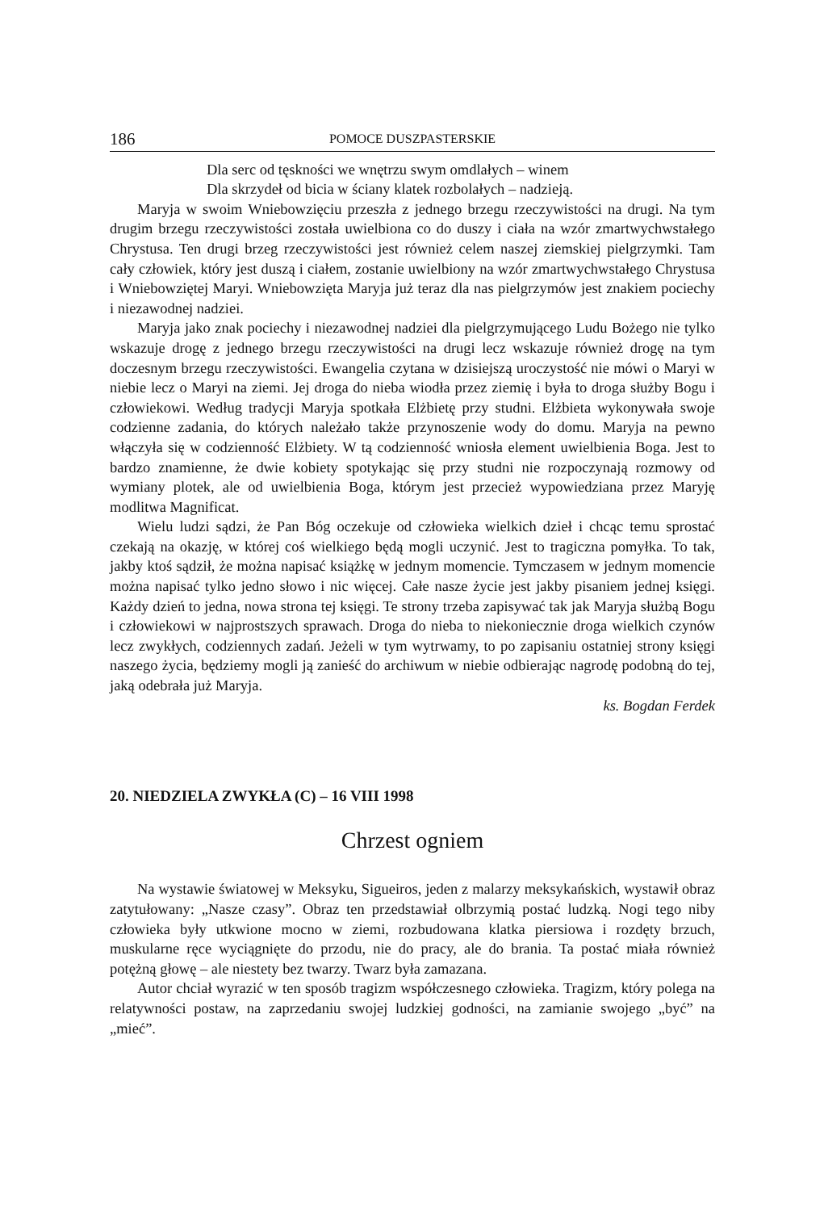186 POMOCE DUSZPASTERSKIE
Dla serc od tęskności we wnętrzu swym omdlałych – winem
Dla skrzydeł od bicia w ściany klatek rozbolałych – nadzieją.
Maryja w swoim Wniebowzięciu przeszła z jednego brzegu rzeczywistości na drugi. Na tym drugim brzegu rzeczywistości została uwielbiona co do duszy i ciała na wzór zmartwychwstałego Chrystusa. Ten drugi brzeg rzeczywistości jest również celem naszej ziemskiej pielgrzymki. Tam cały człowiek, który jest duszą i ciałem, zostanie uwielbiony na wzór zmartwychwstałego Chrystusa i Wniebowziętej Maryi. Wniebowzięta Maryja już teraz dla nas pielgrzymów jest znakiem pociechy i niezawodnej nadziei.
Maryja jako znak pociechy i niezawodnej nadziei dla pielgrzymującego Ludu Bożego nie tylko wskazuje drogę z jednego brzegu rzeczywistości na drugi lecz wskazuje również drogę na tym doczesnym brzegu rzeczywistości. Ewangelia czytana w dzisiejszą uroczystość nie mówi o Maryi w niebie lecz o Maryi na ziemi. Jej droga do nieba wiodła przez ziemię i była to droga służby Bogu i człowiekowi. Według tradycji Maryja spotkała Elżbietę przy studni. Elżbieta wykonywała swoje codzienne zadania, do których należało także przynoszenie wody do domu. Maryja na pewno włączyła się w codzienność Elżbiety. W tą codzienność wniosła element uwielbienia Boga. Jest to bardzo znamienne, że dwie kobiety spotykając się przy studni nie rozpoczynają rozmowy od wymiany plotek, ale od uwielbienia Boga, którym jest przecież wypowiedziana przez Maryję modlitwa Magnificat.
Wielu ludzi sądzi, że Pan Bóg oczekuje od człowieka wielkich dzieł i chcąc temu sprostać czekają na okazję, w której coś wielkiego będą mogli uczynić. Jest to tragiczna pomyłka. To tak, jakby ktoś sądził, że można napisać książkę w jednym momencie. Tymczasem w jednym momencie można napisać tylko jedno słowo i nic więcej. Całe nasze życie jest jakby pisaniem jednej księgi. Każdy dzień to jedna, nowa strona tej księgi. Te strony trzeba zapisywać tak jak Maryja służbą Bogu i człowiekowi w najprostszych sprawach. Droga do nieba to niekoniecznie droga wielkich czynów lecz zwykłych, codziennych zadań. Jeżeli w tym wytrwamy, to po zapisaniu ostatniej strony księgi naszego życia, będziemy mogli ją zanieść do archiwum w niebie odbierając nagrodę podobną do tej, jaką odebrała już Maryja.
ks. Bogdan Ferdek
20. NIEDZIELA ZWYKŁA (C) – 16 VIII 1998
Chrzest ogniem
Na wystawie światowej w Meksyku, Sigueiros, jeden z malarzy meksykańskich, wystawił obraz zatytułowany: „Nasze czasy”. Obraz ten przedstawiał olbrzymią postać ludzką. Nogi tego niby człowieka były utkwione mocno w ziemi, rozbudowana klatka piersiowa i rozdęty brzuch, muskularne ręce wyciągnięte do przodu, nie do pracy, ale do brania. Ta postać miała również potężną głowę – ale niestety bez twarzy. Twarz była zamazana.
Autor chciał wyrazić w ten sposób tragizm współczesnego człowieka. Tragizm, który polega na relatywności postaw, na zaprzedaniu swojej ludzkiej godności, na zamianie swojego „być” na „mieć”.